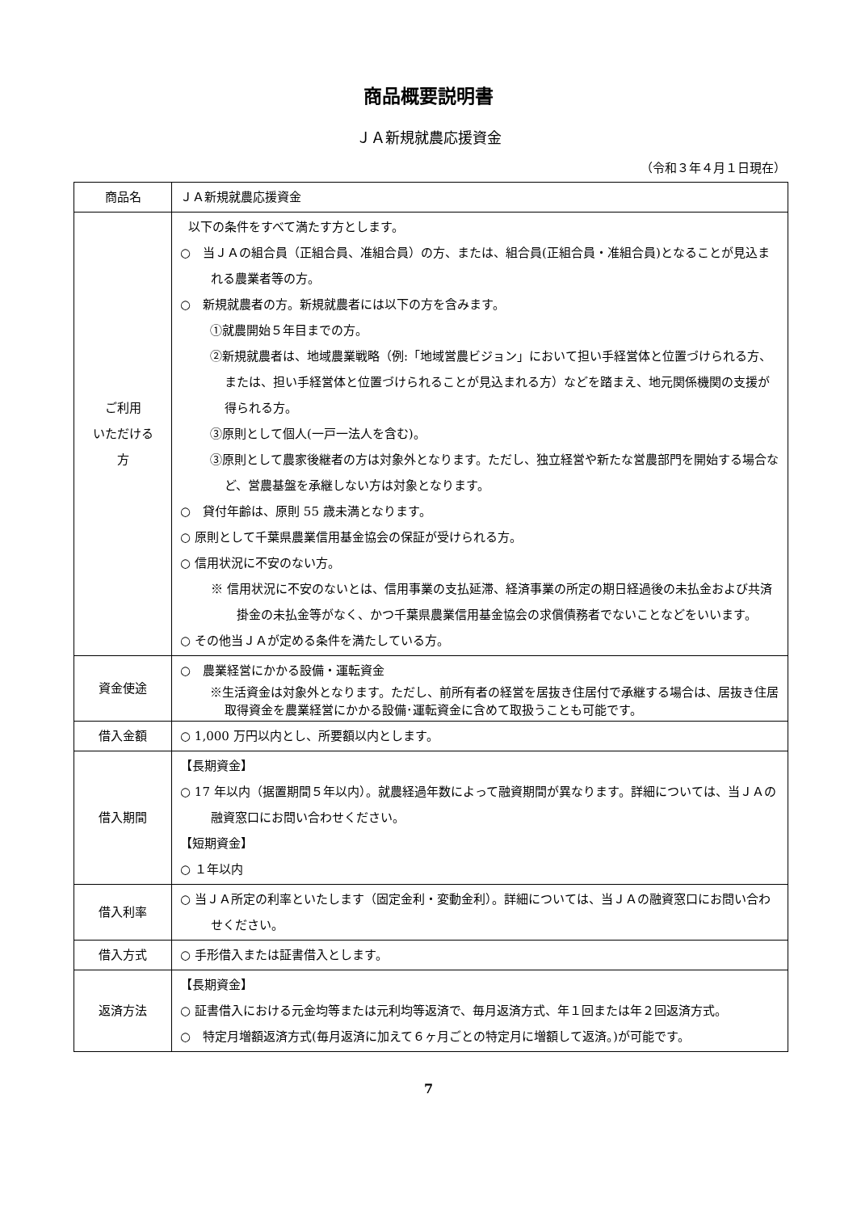商品概要説明書
ＪＡ新規就農応援資金
（令和３年４月１日現在）
| 商品名 | ＪＡ新規就農応援資金 |
| ご利用 いただける 方 | 以下の条件をすべて満たす方とします。 ○ 当ＪＡの組合員（正組合員、准組合員）の方、または、組合員(正組合員・准組合員)となることが見込まれる農業者等の方。 ○ 新規就農者の方。新規就農者には以下の方を含みます。 ①就農開始５年目までの方。 ②新規就農者は、地域農業戦略（例:「地域営農ビジョン」において担い手経営体と位置づけられる方、または、担い手経営体と位置づけられることが見込まれる方）などを踏まえ、地元関係機関の支援が得られる方。 ③原則として個人(一戸一法人を含む)。 ③原則として農家後継者の方は対象外となります。ただし、独立経営や新たな営農部門を開始する場合など、営農基盤を承継しない方は対象となります。 ○ 貸付年齢は、原則 55 歳未満となります。 ○ 原則として千葉県農業信用基金協会の保証が受けられる方。 ○ 信用状況に不安のない方。 ※ 信用状況に不安のないとは、信用事業の支払延滞、経済事業の所定の期日経過後の未払金および共済掛金の未払金等がなく、かつ千葉県農業信用基金協会の求償債務者でないことなどをいいます。 ○ その他当ＪＡが定める条件を満たしている方。 |
| 資金使途 | ○ 農業経営にかかる設備・運転資金 ※生活資金は対象外となります。ただし、前所有者の経営を居抜き住居付で承継する場合は、居抜き住居取得資金を農業経営にかかる設備･運転資金に含めて取扱うことも可能です。 |
| 借入金額 | ○ 1,000 万円以内とし、所要額以内とします。 |
| 借入期間 | 【長期資金】 ○ 17 年以内（据置期間５年以内）。就農経過年数によって融資期間が異なります。詳細については、当ＪＡの融資窓口にお問い合わせください。 【短期資金】 ○ １年以内 |
| 借入利率 | ○ 当ＪＡ所定の利率といたします（固定金利・変動金利）。詳細については、当ＪＡの融資窓口にお問い合わせください。 |
| 借入方式 | ○ 手形借入または証書借入とします。 |
| 返済方法 | 【長期資金】 ○ 証書借入における元金均等または元利均等返済で、毎月返済方式、年１回または年２回返済方式。 ○ 特定月増額返済方式(毎月返済に加えて６ヶ月ごとの特定月に増額して返済。)が可能です。 |
7